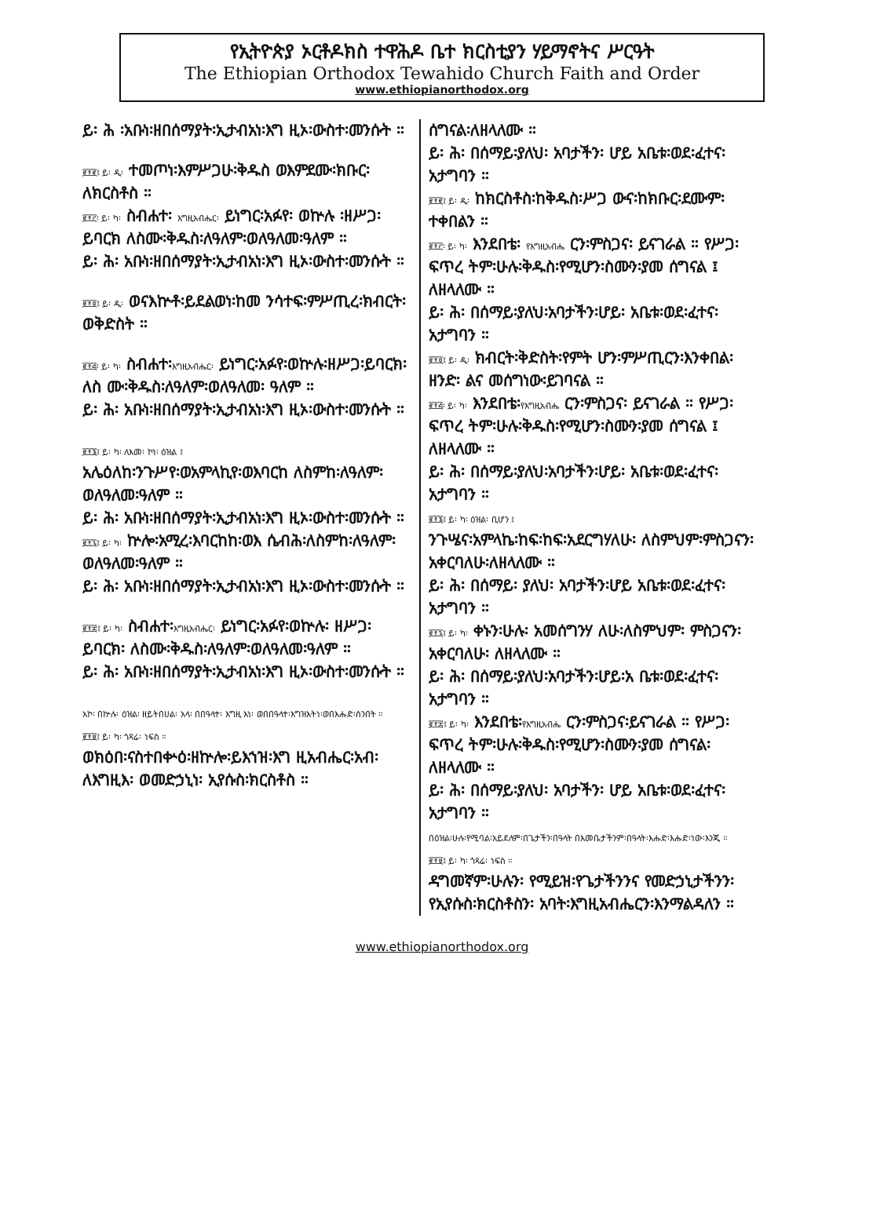የኢትዮጵያ ኦርቶዶክስ ተዋሕዶ ቤተ ክርስቲያን ሃይማኖትና ሥርዓት
The Ethiopian Orthodox Tewahido Church Faith and Order
www.ethiopianorthodox.org
ይ፡ ሕ ፡አቡነ፡ዘበሰማያት፡ኢታብአነ፡እግ ዚኦ፡ውስተ፡መንሱት ።
፪፻፪፤ ይ፡ ዲ፡ ተመጦነ፡እምሥጋሁ፡ቅዱስ ወእምደሙ፡ክቡር፡ለክርስቶስ ።
፪፻፫፡ ይ፡ ካ፡ ስብሐተ፡ እግዚአብሔር፡ ይነግር፡አፉየ፡ ወኵሉ ፡ዘሥጋ፡ ይባርክ ለስሙ፡ቅዱስ፡ለዓለም፡ወለዓለመ፡ዓለም ።
ይ፡ ሕ፡ አቡነ፡ዘበሰማያት፡ኢታብአነ፡እግ ዚኦ፡ውስተ፡መንሱት ።
፪፻፬፤ ይ፡ ዲ፡ ወናእኵቶ፡ይደልወነ፡ከመ ንሳተፍ፡ምሥጢረ፡ክብርት፡ወቅድስት ።
፪፻፭፡ ይ፡ ካ፡ ስብሐተ፡እግዚአብሔር፡ ይነግር፡አፉየ፡ወኵሉ፡ዘሥጋ፡ይባርክ፡ለስ ሙ፡ቅዱስ፡ለዓለም፡ወለዓለመ፡ ዓለም ።
ይ፡ ሕ፡ አቡነ፡ዘበሰማያት፡ኢታብአነ፡እግ ዚኦ፡ውስተ፡መንሱት ።
፪፻፮፤ ይ፡ ካ፡ ለእመ፡ ኮነ፡ ዕዝል ፤
አሌዕለከ፡ንጉሥየ፡ወአምላኪየ፡ወእባርከ ለስምከ፡ለዓለም፡ወለዓለመ፡ዓለም ።
ይ፡ ሕ፡ አቡነ፡ዘበሰማያት፡ኢታብአነ፡እግ ዚኦ፡ውስተ፡መንሱት ።
፪፻፯፤ ይ፡ ካ፡ ኵሎ፡አሚረ፡እባርከከ፡ወእ ሴብሕ፡ለስምከ፡ለዓለም፡ወለዓለመ፡ዓለም ።
ይ፡ ሕ፡ አቡነ፡ዘበሰማያት፡ኢታብአነ፡እግ ዚኦ፡ውስተ፡መንሱት ።
፪፻፰፤ ይ፡ ካ፡ ስብሐተ፡እግዚአብሔር፡ ይነግር፡አፉየ፡ወኵሉ፡ ዘሥጋ፡ይባርክ፡ ለስሙ፡ቅዱስ፡ለዓለም፡ወለዓለመ፡ዓለም ።
ይ፡ ሕ፡ አቡነ፡ዘበሰማያት፡ኢታብአነ፡እግ ዚኦ፡ውስተ፡መንሱት ።
አኮ፡ በኵሉ፡ ዕዝል፡ ዘይትበሀል፡ አላ፡ በበዓላተ፡ እግዚ እነ፡ ወበበዓላተ፡እግዝእትነ፡ወበእሑድ፡ሰንበት ።
፪፻፱፤ ይ፡ ካ፡ ጎጻሬ፡ ነፍስ ።
ወክዕበ፡ናስተበቍዕ፡ዘኵሎ፡ይእኀዝ፡እግ ዚአብሔር፡አብ፡ለእግዚእ፡ ወመድኃኒነ፡ ኢየሱስ፡ክርስቶስ ።
ሰግናል፡ለዘላለሙ ።
ይ፡ ሕ፡ በሰማይ፡ያለህ፡ አባታችን፡ ሆይ አቤቱ፡ወደ፡ፈተና፡አታግባን ።
፪፻፪፤ ይ፡ ዲ፡ ከክርስቶስ፡ከቅዱስ፡ሥጋ ውና፡ከክቡር፡ደሙም፡ተቀበልን ።
፪፻፫፡ ይ፡ ካ፡ እንደበቴ፡ የእግዚአብሔ ርን፡ምስጋና፡ ይናገራል ። የሥጋ፡ፍጥረ ትም፡ሁሉ፡ቅዱስ፡የሚሆን፡ስሙን፡ያመ ሰግናል ፤ ለዘላለሙ ።
ይ፡ ሕ፡ በሰማይ፡ያለህ፡አባታችን፡ሆይ፡ አቤቱ፡ወደ፡ፈተና፡አታግባን ።
፪፻፬፤ ይ፡ ዲ፡ ክብርት፡ቅድስት፡የምት ሆን፡ምሥጢርን፡እንቀበል፡ ዘንድ፡ ልና መሰግነው፡ይገባናል ።
፪፻፭፡ ይ፡ ካ፡ እንደበቴ፡የእግዚአብሔ ርን፡ምስጋና፡ ይናገራል ። የሥጋ፡ፍጥረ ትም፡ሁሉ፡ቅዱስ፡የሚሆን፡ስሙን፡ያመ ሰግናል ፤ ለዘላለሙ ።
ይ፡ ሕ፡ በሰማይ፡ያለህ፡አባታችን፡ሆይ፡ አቤቱ፡ወደ፡ፈተና፡አታግባን ።
፪፻፮፤ ይ፡ ካ፡ ዕዝል፡ ቢሆን ፤
ንጉሤና፡አምላኬ፡ከፍ፡ከፍ፡አደርግሃለሁ፡ ለስምህም፡ምስጋናን፡አቀርባለሁ፡ለዘላለሙ ።
ይ፡ ሕ፡ በሰማይ፡ ያለህ፡ አባታችን፡ሆይ አቤቱ፡ወደ፡ፈተና፡አታግባን ።
፪፻፯፤ ይ፡ ካ፡ ቀኑን፡ሁሉ፡ አመሰግንሃ ለሁ፡ለስምህም፡ ምስጋናን፡ አቀርባለሁ፡ ለዘላለሙ ።
ይ፡ ሕ፡ በሰማይ፡ያለህ፡አባታችን፡ሆይ፡አ ቤቱ፡ወደ፡ፈተና፡አታግባን ።
፪፻፰፤ ይ፡ ካ፡ እንደበቴ፡የእግዚአብሔ ርን፡ምስጋና፡ይናገራል ። የሥጋ፡ ፍጥረ ትም፡ሁሉ፡ቅዱስ፡የሚሆን፡ስሙን፡ያመ ሰግናል፡ለዘላለሙ ።
ይ፡ ሕ፡ በሰማይ፡ያለህ፡ አባታችን፡ ሆይ አቤቱ፡ወደ፡ፈተና፡አታግባን ።
በዕዝል፡ሁሉ፡የሚባል፡አይደለም፡በጌታችን፡በዓላት በእመቤታችንም፡በዓላት፡እሑድ፡እሑድ፡ነው፡እንጂ ።
፪፻፱፤ ይ፡ ካ፡ ጎጻሬ፡ ነፍስ ።
ዳግመኛም፡ሁሉን፡ የሚይዝ፡የጌታችንንና የመድኃኒታችንን፡ የኢየሱስ፡ክርስቶስን፡ አባት፡እግዚአብሔርን፡እንማልዳለን ።
www.ethiopianorthodox.org